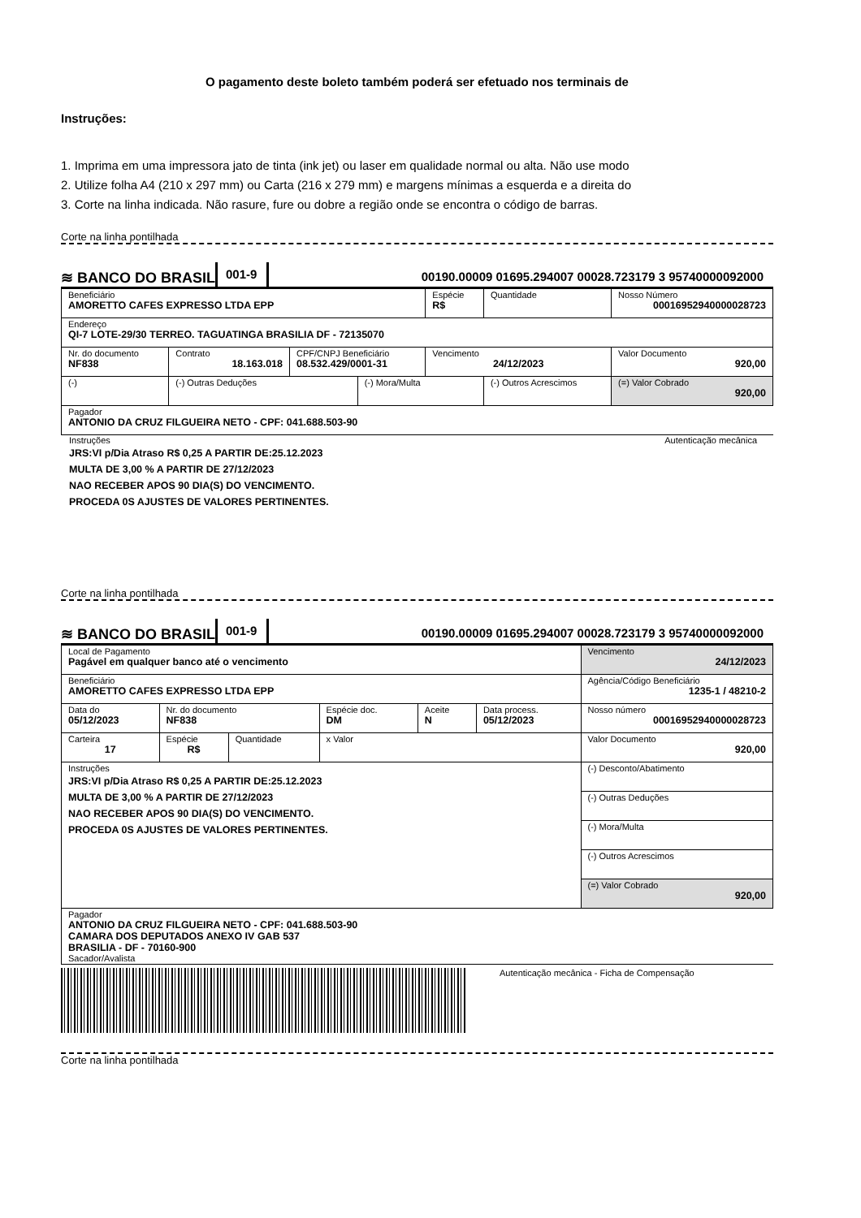O pagamento deste boleto também poderá ser efetuado nos terminais de
Instruções:
1. Imprima em uma impressora jato de tinta (ink jet) ou laser em qualidade normal ou alta. Não use modo
2. Utilize folha A4 (210 x 297 mm) ou Carta (216 x 279 mm) e margens mínimas a esquerda e a direita do
3. Corte na linha indicada. Não rasure, fure ou dobre a região onde se encontra o código de barras.
Corte na linha pontilhada
≋ BANCO DO BRASIL
001-9
00190.00009 01695.294007 00028.723179 3 95740000092000
| Beneficiário AMORETTO CAFES EXPRESSO LTDA EPP | | | | Espécie R$ | Quantidade | Nosso Número 00016952940000028723 |
| Endereço QI-7 LOTE-29/30 TERREO. TAGUATINGA BRASILIA DF - 72135070 | | | | | | |
| Nr. do documento NF838 | Contrato 18.163.018 | CPF/CNPJ Beneficiário 08.532.429/0001-31 | | Vencimento 24/12/2023 | | Valor Documento 920,00 |
| (-) | (-) Outras Deduções | | (-) Mora/Multa | | (-) Outros Acrescimos | (=) Valor Cobrado 920,00 |
| Pagador ANTONIO DA CRUZ FILGUEIRA NETO - CPF: 041.688.503-90 | | | | | | |
Instruções Autenticação mecânica
JRS:VI p/Dia Atraso R$ 0,25 A PARTIR DE:25.12.2023
MULTA DE 3,00 % A PARTIR DE 27/12/2023
NAO RECEBER APOS 90 DIA(S) DO VENCIMENTO.
PROCEDA 0S AJUSTES DE VALORES PERTINENTES.
Corte na linha pontilhada
≋ BANCO DO BRASIL
001-9
00190.00009 01695.294007 00028.723179 3 95740000092000
| Local de Pagamento Pagável em qualquer banco até o vencimento | | | | | | Vencimento 24/12/2023 |
| Beneficiário AMORETTO CAFES EXPRESSO LTDA EPP | | | | | | Agência/Código Beneficiário 1235-1 / 48210-2 |
| Data do 05/12/2023 | Nr. do documento NF838 | | Espécie doc. DM | Aceite N | Data process. 05/12/2023 | Nosso número 00016952940000028723 |
| Carteira 17 | Espécie R$ | Quantidade | x Valor | | | Valor Documento 920,00 |
| Instruções JRS:VI p/Dia Atraso R$ 0,25 A PARTIR DE:25.12.2023 MULTA DE 3,00 % A PARTIR DE 27/12/2023 NAO RECEBER APOS 90 DIA(S) DO VENCIMENTO. PROCEDA 0S AJUSTES DE VALORES PERTINENTES. | | | | | | (-) Desconto/Abatimento |
| | | | | | | (-) Outras Deduções |
| | | | | | | (-) Mora/Multa |
| | | | | | | (-) Outros Acrescimos |
| | | | | | | (=) Valor Cobrado 920,00 |
| Pagador ANTONIO DA CRUZ FILGUEIRA NETO - CPF: 041.688.503-90 CAMARA DOS DEPUTADOS ANEXO IV GAB 537 BRASILIA - DF - 70160-900 Sacador/Avalista | | | | | | |
Autenticação mecânica - Ficha de Compensação
Corte na linha pontilhada